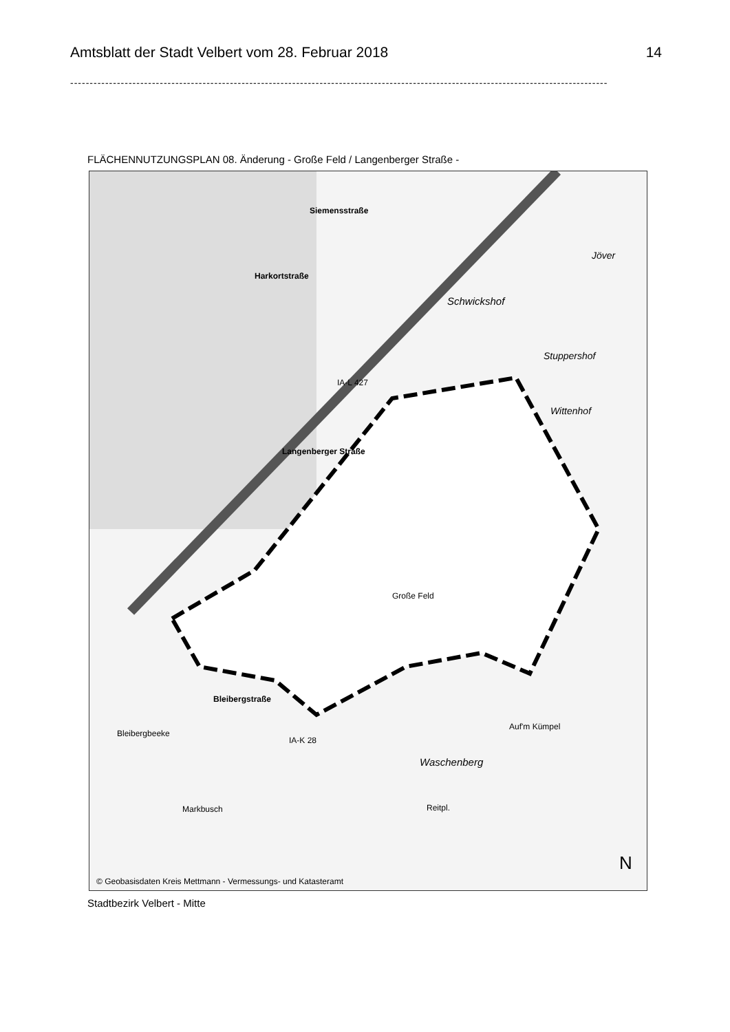Amtsblatt der Stadt Velbert vom 28. Februar 2018 14
--------------------------------------------------------------------------------------------------------------------------------------------
FLÄCHENNUTZUNGSPLAN 08. Änderung - Große Feld / Langenberger Straße -
Siemensstraße
Harkortstraße
Schwickshof
Jöver
Stuppershof
Wittenhof
Langenberger Straße
IA-L 427
Große Feld
Bleibergstraße
Bleibergbeeke
IA-K 28
Waschenberg
Auf'm Kümpel
Markbusch Reitpl.
N
© Geobasisdaten Kreis Mettmann - Vermessungs- und Katasteramt
Stadtbezirk Velbert - Mitte